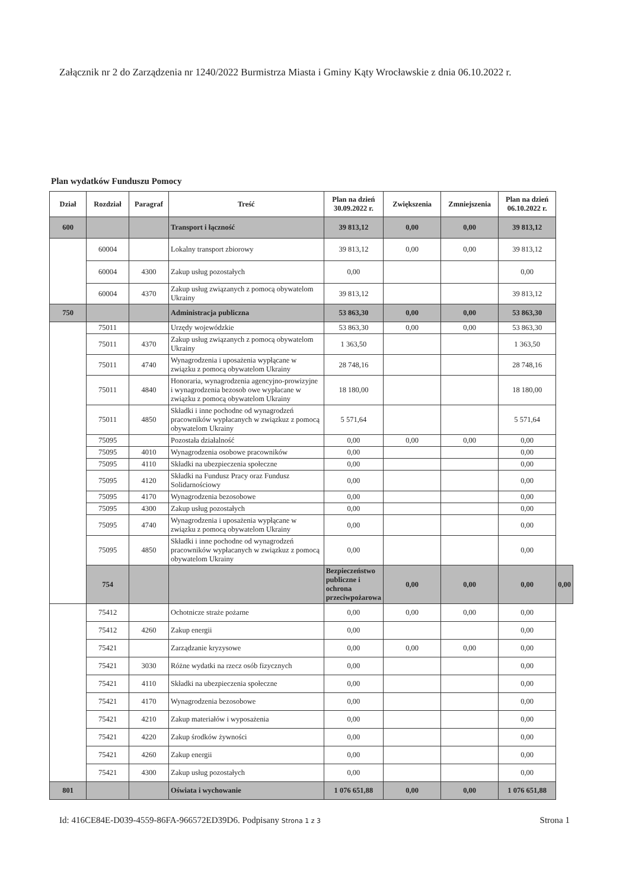Załącznik nr 2 do Zarządzenia nr 1240/2022 Burmistrza Miasta i Gminy Kąty Wrocławskie z dnia 06.10.2022 r.
Plan wydatków Funduszu Pomocy
| Dział | Rozdział | Paragraf | Treść | Plan na dzień 30.09.2022 r. | Zwiększenia | Zmniejszenia | Plan na dzień 06.10.2022 r. | |
| --- | --- | --- | --- | --- | --- | --- | --- | --- |
| 600 | | | Transport i łączność | 39 813,12 | 0,00 | 0,00 | 39 813,12 | |
| | 60004 | | Lokalny transport zbiorowy | 39 813,12 | 0,00 | 0,00 | 39 813,12 | |
| | 60004 | 4300 | Zakup usług pozostałych | 0,00 | | | 0,00 | |
| | 60004 | 4370 | Zakup usług związanych z pomocą obywatelom Ukrainy | 39 813,12 | | | 39 813,12 | |
| 750 | | | Administracja publiczna | 53 863,30 | 0,00 | 0,00 | 53 863,30 | |
| | 75011 | | Urzędy wojewódzkie | 53 863,30 | 0,00 | 0,00 | 53 863,30 | |
| | 75011 | 4370 | Zakup usług związanych z pomocą obywatelom Ukrainy | 1 363,50 | | | 1 363,50 | |
| | 75011 | 4740 | Wynagrodzenia i uposażenia wypłącane w związku z pomocą obywatelom Ukrainy | 28 748,16 | | | 28 748,16 | |
| | 75011 | 4840 | Honoraria, wynagrodzenia agencyjno-prowizyjne i wynagrodzenia bezosob owe wypłacane w związku z pomocą obywatelom Ukrainy | 18 180,00 | | | 18 180,00 | |
| | 75011 | 4850 | Składki i inne pochodne od wynagrodzeń pracowników wypłacanych w związkuz z pomocą obywatelom Ukrainy | 5 571,64 | | | 5 571,64 | |
| | 75095 | | Pozostała działalność | 0,00 | 0,00 | 0,00 | 0,00 | |
| | 75095 | 4010 | Wynagrodzenia osobowe pracowników | 0,00 | | | 0,00 | |
| | 75095 | 4110 | Składki na ubezpieczenia społeczne | 0,00 | | | 0,00 | |
| | 75095 | 4120 | Składki na Fundusz Pracy oraz Fundusz Solidarnościowy | 0,00 | | | 0,00 | |
| | 75095 | 4170 | Wynagrodzenia bezosobowe | 0,00 | | | 0,00 | |
| | 75095 | 4300 | Zakup usług pozostałych | 0,00 | | | 0,00 | |
| | 75095 | 4740 | Wynagrodzenia i uposażenia wypłącane w związku z pomocą obywatelom Ukrainy | 0,00 | | | 0,00 | |
| | 75095 | 4850 | Składki i inne pochodne od wynagrodzeń pracowników wypłacanych w związkuz z pomocą obywatelom Ukrainy | 0,00 | | | 0,00 | |
| | 754 | | | Bezpieczeństwo publiczne i ochrona przeciwpożarowa | 0,00 | 0,00 | 0,00 | 0,00 |
| | 75412 | | Ochotnicze straże pożarne | 0,00 | 0,00 | 0,00 | 0,00 | |
| | 75412 | 4260 | Zakup energii | 0,00 | | | 0,00 | |
| | 75421 | | Zarządzanie kryzysowe | 0,00 | 0,00 | 0,00 | 0,00 | |
| | 75421 | 3030 | Różne wydatki na rzecz osób fizycznych | 0,00 | | | 0,00 | |
| | 75421 | 4110 | Składki na ubezpieczenia społeczne | 0,00 | | | 0,00 | |
| | 75421 | 4170 | Wynagrodzenia bezosobowe | 0,00 | | | 0,00 | |
| | 75421 | 4210 | Zakup materiałów i wyposażenia | 0,00 | | | 0,00 | |
| | 75421 | 4220 | Zakup środków żywności | 0,00 | | | 0,00 | |
| | 75421 | 4260 | Zakup energii | 0,00 | | | 0,00 | |
| | 75421 | 4300 | Zakup usług pozostałych | 0,00 | | | 0,00 | |
| 801 | | | Oświata i wychowanie | 1 076 651,88 | 0,00 | 0,00 | 1 076 651,88 | |
Id: 416CE84E-D039-4559-86FA-966572ED39D6. Podpisany Strona 1 z 3 Strona 1